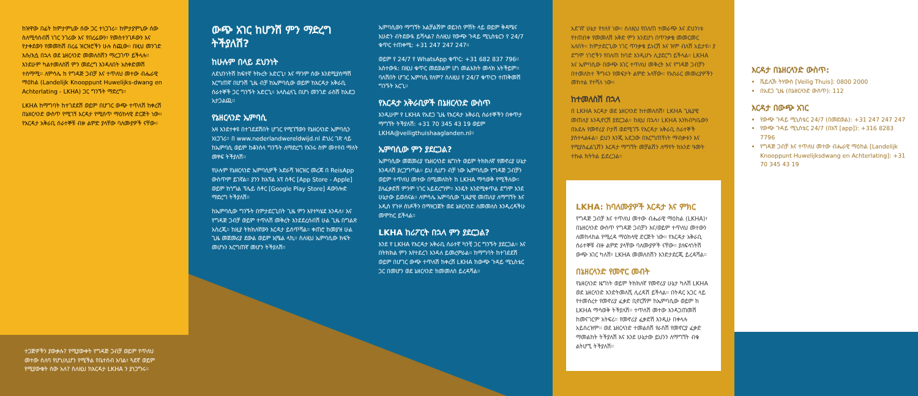ከዝዋው በፊት ከምታምኒው ሰው ጋር ተነጋገሪ። ከምታያምኒው ሰው ስለሚሳሰብሽ ነገር ንገሪው እና የበረሬውን፣ የመስተንገዶውን እና የታቀደውን የመመከሽ በረሬ ዝርዝሮችን ሁሉ ስጪው። በዚህ መንገድ እሱ/እሷ በኋላ ወደ ኔዘርላንድ መመለስሽን ማረጋገጥ ይችላሉ። እንደሁም ካልተመለስሽ ምን መደረግ እንዳለበት አስቀድመሽ ተስማሚ። ለምሳሌ ከ የግዳጅ ጋብቻ እና ተጥለህ መተው ብሔራዊ ማዕከል (Landelijk Knooppunt Huwelijks-dwang en Achterlating - LKHA) ጋር ግንኙት ማድረግ።
LKHA ከማግባት ከተገደደሽ ወይም በሆገር ውጭ ተጥለሽ ከቀረሽ በኔዘርላንድ ውስጥ የሚገኝ እርዳታ የሚሰጥ ማዕከላዊ ድርጅት ነው። የእርዳታ አቅራቢ ሰራተኞቹ ብዙ ልምድ ያላቸው ባለሙያዎች ናቸው።
ተጋጅዎችን ያውቃሉ? የሚያውቀት የግዳጅ ጋብቻ ወይም የጥለህ መተው ሰለባ የሆነ/ሊሆን የሚችል የቤተሰብ አባል፣ ጓደኛ ወይም የሚያውቁት ሰው አለ? ስለዚህ ከእርዳታ LKHA ን ያነጋግሩ።
ውጭ አገር ከሆንሽ ምን ማድረግ ትችያለሽ?
ከሁሉም በላይ ደህንነት
ለደህንነትሽ ከፍተኛ ትኩረት አድርጊ፣ እና ማንም ሰው እንደሚያሰማሽ እርግጠኛ በሆንሽ ጊዜ ብቻ ከኤምባሲው ወይም ከእርዳታ አቅራቢ ሰራተኞች ጋር ግንኙት አድርጊ። አላስፈላጊ በሆነ መንገድ ራስሽ ከአደጋ አታጋልጪ።
የኔዘርላንድ ኤምባሲ
አዛ እንደተቀዩ በተገደደሽበት ሆገር የሚገኘውን የኔዘርላንድ ኤምባሲን አነጋገሪ። በ www.nederlandwereldwijd.nl ድህረ ገጽ ላይ ከኤምባሲ ወይም ከቆንስላ ግንኙት ለማድረግ የአገሩ ስም መተየብ ማለት መፃፍ ትችያለሽ።
የሁሉም የኔዘርላንድ ኤምባሲዎች አድራሻ ዝርዝር መረጃ በ ReisApp ውስጥም ይገኛል። ያንን ከአፕል አፕ ስቶር [App Store - Apple] ወይም ከጎግል ፕሌይ ስቶር [Google Play Store] ዳውንሎድ ማድረግ ትችያለሽ።
ከኤምባሲው ግንኙት በምታደርጊበት ጊዜ ምን እየተካሄደ እንዳለ፣ እና የግዳጅ ጋብቻ ወይም ተጥለሽ መቅረት እንደደረሰብሽ ሁል ጊዜ በግልጽ አስረጂ። ከዚያ ትክክለኛውን እርዳታ ይሰጥሻል። ቀጠሮ ከመያዝ ሁል ጊዜ መጀመሪያ ደውል ወይም ኢሜል ላኪ። ስለዚህ ኤምባሲው ክፍት መሆኑን እርግጠኛ መሆን ትችያለሽ።
ኤምባሲውን ማግኘት አልቻልሽም ወይንስ ምሽት ላይ ወይም ቅዳሜና እሁድን ብትደውዪ ይሻላል? ስለዚህ የውጭ ጉዳይ ሚኒስቴርን የ 24/7 ቁጥር ተጠቀሚ: +31 247 247 247።
ወይም የ 24/7 የ WhatsApp ቁጥር: +31 682 837 796። አስተውዪ: በዚህ ቁጥር መደወልም ሆነ መልእክት መላክ አትችይም። ባለሽበት ሆገር ኤምባሲ የለም? ስለዚህ የ 24/7 ቁጥርን ተጠቅመሽ ግንኙት አርጊ።
የእርዳታ አቅራቢዎች በኔዘርላንድ ውስጥ
እንዲሁም የ LKHA የአደጋ ጊዜ የእርዳታ አቅራቢ ሰራተኞችን በቀጥታ ማግኘት ትችያለሽ: +31 70 345 43 19 ወይም LKHA@veiligthuishaaglanden.nl።
ኤምባሲው ምን ያደርጋል?
ኤምባሲው መጀመሪያ የኔዘርላንድ ዜግነት ወይም ትክክለኛ የመኖሪያ ሁኔታ እንዳለሽ ያረጋግጣል። ይህ ሲሆን ብቻ ነው ኤምባሲው የግዳጅ ጋብቻን ወይም ተጥለህ መተው በሚመለከት ከ LKHA ማሳወቅ የሚችለው። ያለፈቃድሽ ምንም ነገር አይደረግም። እንዴት እንደሚቀጥል ደግሞ እንደ ሁኔታው ይወሰናል። ለምሳሌ ኤምባሲው ጊዜያዊ መጠለያ ለማግኘት እና አዲስ የጉዞ ሰነዶችን በማዘጋጀት ወደ ኔዘርላንድ ለመመለስ እንዲረዳችሁ መሞከር ይችላል።
LKHA ከሪፖርት በኋላ ምን ያደርጋል?
እንደ የ LKHA የእርዳታ አቅራቢ ሰራተኛ ካንቺ ጋር ግንኙት ያደርጋል። እና በትክክል ምን እየተደረገ እንዳለ ይመረምራል። ከማግባት ከተገደደሽ ወይም በሆገር ውጭ ተጥለሽ ከቀረሽ LKHA ከውጭ ጉዳይ ሚኒስቴር ጋር በመሆን ወደ ኔዘርላንድ ከመመለስ ይረዳሻል።
አደገኛ ሁኔታ የተለየ ነው። ስለዚህ የበለጠ ተመራጭ እና ደህንነቱ የተጠበቀ የመመለሽ አቅድ ምን እንደሆነ በጥንቃቄ መመርመር አለበት። ከምታደርጊው ነገር ጥንቃቄ ይኑርሽ እና ዝም ብለሽ አይታዩ። ያ ደግሞ ነገሮችን የበለጠ ከባድ እንዲሆኑ ሊያደርግ ይችላል። LKHA እና ኤምባሲው በውጭ አገር ተጥለህ መቅረት እና የግዳጅ ጋብቻን በተመለከተ ችግሩን የመፍታት ልምድ አላቸው። የአሰራር መመሪያዎችን መከተል የተሻለ ነው።
ከተመለስሽ በኋላ
በ LKHA እርዳታ ወደ ኔዘርላንድ ከተመለስሽ፣ LKHA ጊዜያዊ መጠለያ እንዲኖርሽ ያደርጋል። ከዚህ በኋላ፣ LKHA እንክብካቤውን በአደሉ የመኖሪያ ቦታሽ ወደሚገኙ የእርዳታ አቅራቢ ሰራተኞች ያስተላልፋል። ይህን እንጂ አደጋው በእርግጠኝነት ማብቃቱን እና የሚያስፈልጊሽን እርዳታ ማግኘት መቻልሽን ለማየት ከአንድ ዓመት ተኩል ክትትል ይደረጋል።
LKHA: ከባለሙያዎች እርዳታ እና ምክር
የግዳጅ ጋብቻ እና ተጥለህ መተው ብሔራዊ ማዕከል (LKHA)፣ በኔዘርላንድ ውስጥ የግዳጅ ጋብቻን እና/ወይም ተጥለህ መተውን ለመከላከል የሚረዳ ማዕከላዊ ድርጅት ነው። የእርዳታ አቅራቢ ሰራተኞቹ ብዙ ልምድ ያላቸው ባለሙያዎች ናቸው። ያለፍላጎትሽ ውጭ አገር ካለሽ፣ LKHA መመለስሽን እንድታደርጂ ይረዳሻል።
በኔዘርላንድ የመኖር መብት
የኔዘርላንድ ዜግነት ወይም ትክክለኛ የመኖሪያ ሁኔታ ካለሽ LKHA ወደ ኔዘርላንድ እንድትመለሺ ሊረዳሽ ይችላል። በትዳር አጋር ላይ የተመሰረተ የመኖሪያ ፈቃድ ቢኖርሽም ከኤምባሲው ወይም ከ LKHA ማሳወቅ ትችያለሽ። ተጥለሽ መተው እንዳጋጠመሽ ከመናገርም አትፍሪ። የመኖሪያ ፈቃድሽ እንዲሁ በቀላሉ አይሰረዝም። ወደ ኔዘርላንድ ተመልሰሽ የራስሽ የመኖርያ ፈቃድ ማመልከት ትችያለሽ እና እንደ ሁኔታው ይህንን ለማግኘት ብቁ ልትሆኚ ትችያለሽ።
እርዳታ በኔዘርላንድ ውስጥ:
ቬይሊኽ ትሃውስ [Veilig Thuis]: 0800 2000
በአደጋ ጊዜ (በኔዘርላንድ ውስጥ): 112
እርዳታ በውጭ አገር
የውጭ ጉዳይ ሚኒስቴር 24/7 (በመደወል): +31 247 247 247
የውጭ ጉዳይ ሚኒስቴር 24/7 (በአፕ [app]): +316 8283 7796
የግዳጅ ጋብቻ እና ተጥለህ መተው ብሔራዊ ማዕከል [Landelijk Knooppunt Huwelijksdwang en Achterlating]: +31 70 345 43 19